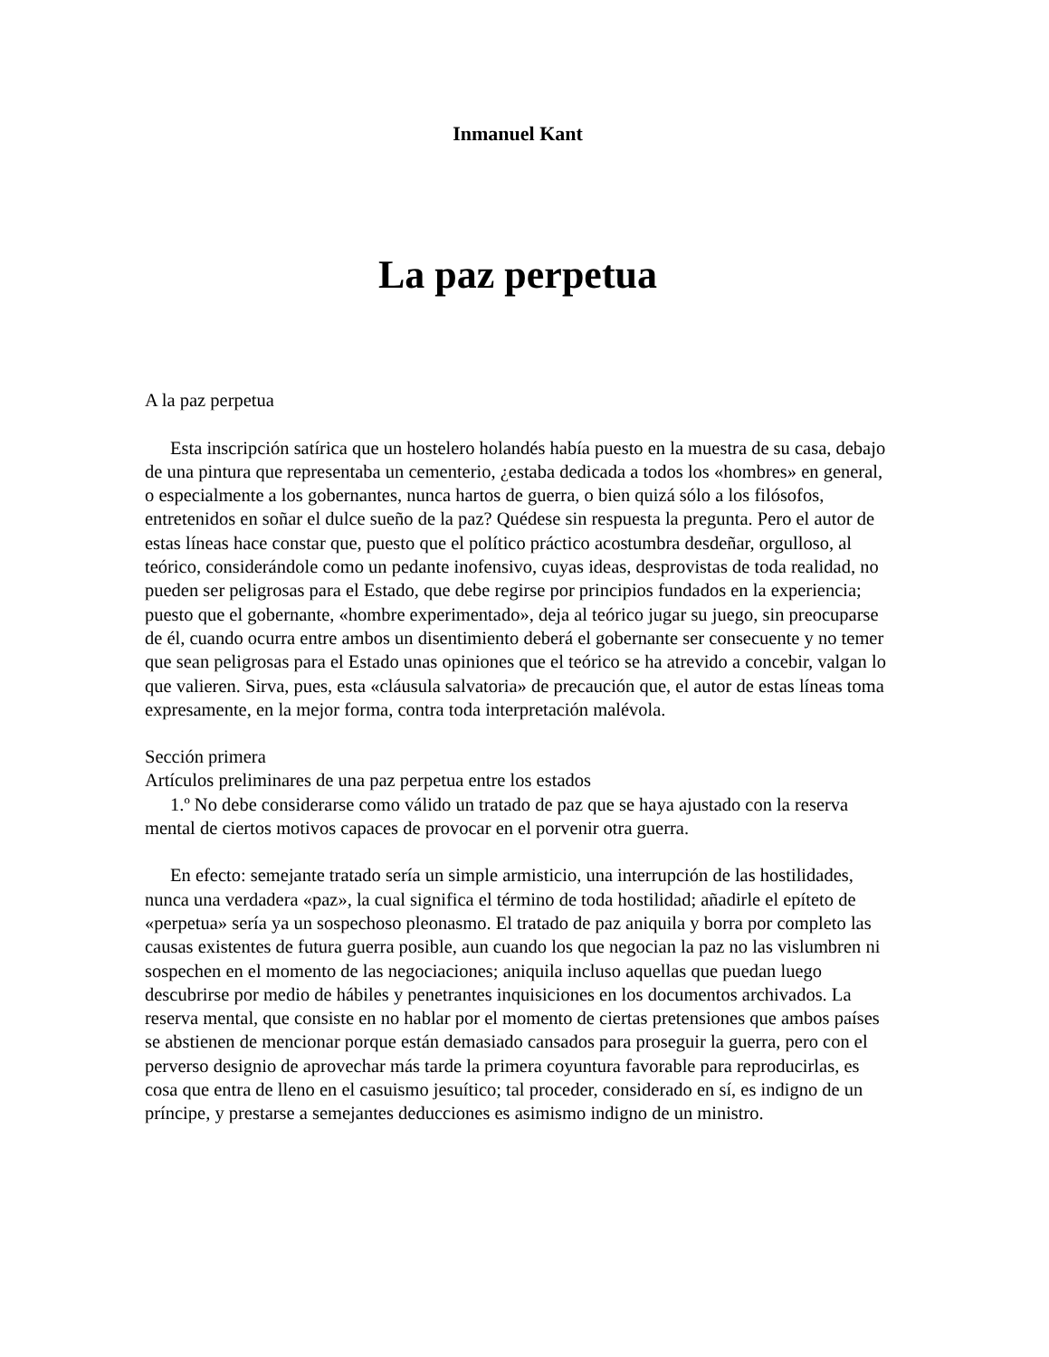Inmanuel Kant
La paz perpetua
A la paz perpetua
Esta inscripción satírica que un hostelero holandés había puesto en la muestra de su casa, debajo de una pintura que representaba un cementerio, ¿estaba dedicada a todos los «hombres» en general, o especialmente a los gobernantes, nunca hartos de guerra, o bien quizá sólo a los filósofos, entretenidos en soñar el dulce sueño de la paz? Quédese sin respuesta la pregunta. Pero el autor de estas líneas hace constar que, puesto que el político práctico acostumbra desdeñar, orgulloso, al teórico, considerándole como un pedante inofensivo, cuyas ideas, desprovistas de toda realidad, no pueden ser peligrosas para el Estado, que debe regirse por principios fundados en la experiencia; puesto que el gobernante, «hombre experimentado», deja al teórico jugar su juego, sin preocuparse de él, cuando ocurra entre ambos un disentimiento deberá el gobernante ser consecuente y no temer que sean peligrosas para el Estado unas opiniones que el teórico se ha atrevido a concebir, valgan lo que valieren. Sirva, pues, esta «cláusula salvatoria» de precaución que, el autor de estas líneas toma expresamente, en la mejor forma, contra toda interpretación malévola.
Sección primera
Artículos preliminares de una paz perpetua entre los estados
1.º No debe considerarse como válido un tratado de paz que se haya ajustado con la reserva mental de ciertos motivos capaces de provocar en el porvenir otra guerra.
En efecto: semejante tratado sería un simple armisticio, una interrupción de las hostilidades, nunca una verdadera «paz», la cual significa el término de toda hostilidad; añadirle el epíteto de «perpetua» sería ya un sospechoso pleonasmo. El tratado de paz aniquila y borra por completo las causas existentes de futura guerra posible, aun cuando los que negocian la paz no las vislumbren ni sospechen en el momento de las negociaciones; aniquila incluso aquellas que puedan luego descubrirse por medio de hábiles y penetrantes inquisiciones en los documentos archivados. La reserva mental, que consiste en no hablar por el momento de ciertas pretensiones que ambos países se abstienen de mencionar porque están demasiado cansados para proseguir la guerra, pero con el perverso designio de aprovechar más tarde la primera coyuntura favorable para reproducirlas, es cosa que entra de lleno en el casuismo jesuítico; tal proceder, considerado en sí, es indigno de un príncipe, y prestarse a semejantes deducciones es asimismo indigno de un ministro.